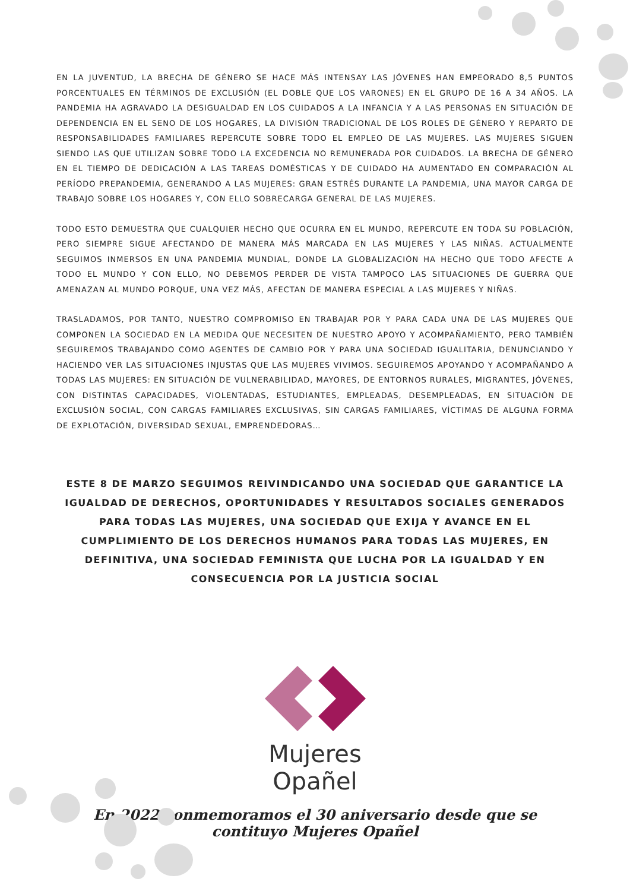EN LA JUVENTUD, LA BRECHA DE GÉNERO SE HACE MÁS INTENSAY LAS JÓVENES HAN EMPEORADO 8,5 PUNTOS PORCENTUALES EN TÉRMINOS DE EXCLUSIÓN (EL DOBLE QUE LOS VARONES) EN EL GRUPO DE 16 A 34 AÑOS. LA PANDEMIA HA AGRAVADO LA DESIGUALDAD EN LOS CUIDADOS A LA INFANCIA Y A LAS PERSONAS EN SITUACIÓN DE DEPENDENCIA EN EL SENO DE LOS HOGARES, LA DIVISIÓN TRADICIONAL DE LOS ROLES DE GÉNERO Y REPARTO DE RESPONSABILIDADES FAMILIARES REPERCUTE SOBRE TODO EL EMPLEO DE LAS MUJERES. LAS MUJERES SIGUEN SIENDO LAS QUE UTILIZAN SOBRE TODO LA EXCEDENCIA NO REMUNERADA POR CUIDADOS. LA BRECHA DE GÉNERO EN EL TIEMPO DE DEDICACIÓN A LAS TAREAS DOMÉSTICAS Y DE CUIDADO HA AUMENTADO EN COMPARACIÓN AL PERÍODO PREPANDEMIA, GENERANDO A LAS MUJERES: GRAN ESTRÉS DURANTE LA PANDEMIA, UNA MAYOR CARGA DE TRABAJO SOBRE LOS HOGARES Y, CON ELLO SOBRECARGA GENERAL DE LAS MUJERES.
TODO ESTO DEMUESTRA QUE CUALQUIER HECHO QUE OCURRA EN EL MUNDO, REPERCUTE EN TODA SU POBLACIÓN, PERO SIEMPRE SIGUE AFECTANDO DE MANERA MÁS MARCADA EN LAS MUJERES Y LAS NIÑAS. ACTUALMENTE SEGUIMOS INMERSOS EN UNA PANDEMIA MUNDIAL, DONDE LA GLOBALIZACIÓN HA HECHO QUE TODO AFECTE A TODO EL MUNDO Y CON ELLO, NO DEBEMOS PERDER DE VISTA TAMPOCO LAS SITUACIONES DE GUERRA QUE AMENAZAN AL MUNDO PORQUE, UNA VEZ MÁS, AFECTAN DE MANERA ESPECIAL A LAS MUJERES Y NIÑAS.
TRASLADAMOS, POR TANTO, NUESTRO COMPROMISO EN TRABAJAR POR Y PARA CADA UNA DE LAS MUJERES QUE COMPONEN LA SOCIEDAD EN LA MEDIDA QUE NECESITEN DE NUESTRO APOYO Y ACOMPAÑAMIENTO, PERO TAMBIÉN SEGUIREMOS TRABAJANDO COMO AGENTES DE CAMBIO POR Y PARA UNA SOCIEDAD IGUALITARIA, DENUNCIANDO Y HACIENDO VER LAS SITUACIONES INJUSTAS QUE LAS MUJERES VIVIMOS. SEGUIREMOS APOYANDO Y ACOMPAÑANDO A TODAS LAS MUJERES: EN SITUACIÓN DE VULNERABILIDAD, MAYORES, DE ENTORNOS RURALES, MIGRANTES, JÓVENES, CON DISTINTAS CAPACIDADES, VIOLENTADAS, ESTUDIANTES, EMPLEADAS, DESEMPLEADAS, EN SITUACIÓN DE EXCLUSIÓN SOCIAL, CON CARGAS FAMILIARES EXCLUSIVAS, SIN CARGAS FAMILIARES, VÍCTIMAS DE ALGUNA FORMA DE EXPLOTACIÓN, DIVERSIDAD SEXUAL, EMPRENDEDORAS…
ESTE 8 DE MARZO SEGUIMOS REIVINDICANDO UNA SOCIEDAD QUE GARANTICE LA IGUALDAD DE DERECHOS, OPORTUNIDADES Y RESULTADOS SOCIALES GENERADOS PARA TODAS LAS MUJERES, UNA SOCIEDAD QUE EXIJA Y AVANCE EN EL CUMPLIMIENTO DE LOS DERECHOS HUMANOS PARA TODAS LAS MUJERES, EN DEFINITIVA, UNA SOCIEDAD FEMINISTA QUE LUCHA POR LA IGUALDAD Y EN CONSECUENCIA POR LA JUSTICIA SOCIAL
Mujeres Opañel
En 2022 conmemoramos el 30 aniversario desde que se
contituyo Mujeres Opañel